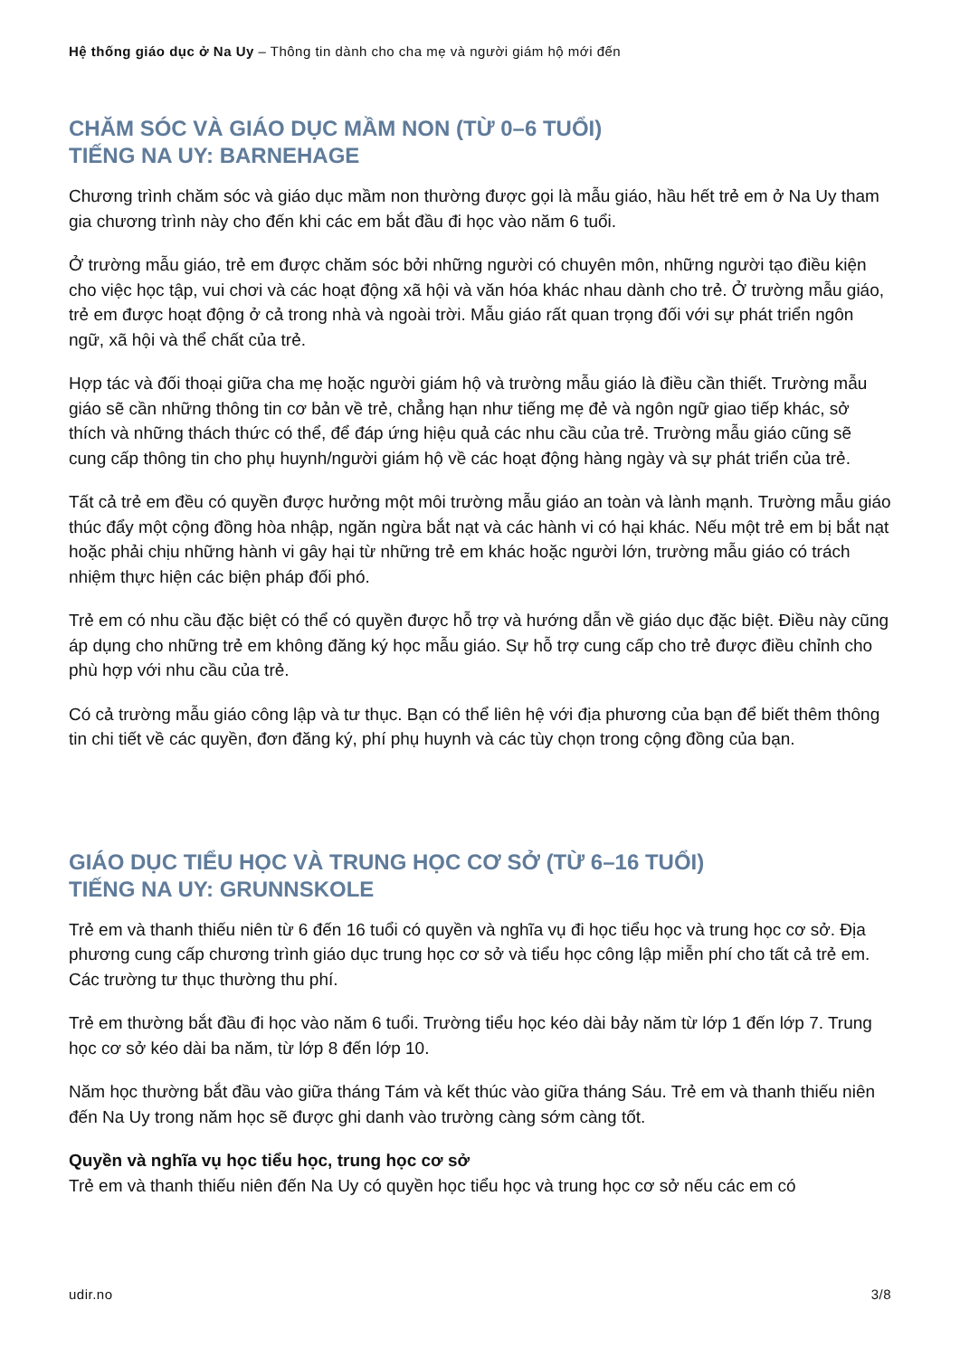Hệ thống giáo dục ở Na Uy – Thông tin dành cho cha mẹ và người giám hộ mới đến
CHĂM SÓC VÀ GIÁO DỤC MẦM NON (TỪ 0–6 TUỔI)
TIẾNG NA UY: BARNEHAGE
Chương trình chăm sóc và giáo dục mầm non thường được gọi là mẫu giáo, hầu hết trẻ em ở Na Uy tham gia chương trình này cho đến khi các em bắt đầu đi học vào năm 6 tuổi.
Ở trường mẫu giáo, trẻ em được chăm sóc bởi những người có chuyên môn, những người tạo điều kiện cho việc học tập, vui chơi và các hoạt động xã hội và văn hóa khác nhau dành cho trẻ. Ở trường mẫu giáo, trẻ em được hoạt động ở cả trong nhà và ngoài trời. Mẫu giáo rất quan trọng đối với sự phát triển ngôn ngữ, xã hội và thể chất của trẻ.
Hợp tác và đối thoại giữa cha mẹ hoặc người giám hộ và trường mẫu giáo là điều cần thiết. Trường mẫu giáo sẽ cần những thông tin cơ bản về trẻ, chẳng hạn như tiếng mẹ đẻ và ngôn ngữ giao tiếp khác, sở thích và những thách thức có thể, để đáp ứng hiệu quả các nhu cầu của trẻ. Trường mẫu giáo cũng sẽ cung cấp thông tin cho phụ huynh/người giám hộ về các hoạt động hàng ngày và sự phát triển của trẻ.
Tất cả trẻ em đều có quyền được hưởng một môi trường mẫu giáo an toàn và lành mạnh. Trường mẫu giáo thúc đẩy một cộng đồng hòa nhập, ngăn ngừa bắt nạt và các hành vi có hại khác. Nếu một trẻ em bị bắt nạt hoặc phải chịu những hành vi gây hại từ những trẻ em khác hoặc người lớn, trường mẫu giáo có trách nhiệm thực hiện các biện pháp đối phó.
Trẻ em có nhu cầu đặc biệt có thể có quyền được hỗ trợ và hướng dẫn về giáo dục đặc biệt. Điều này cũng áp dụng cho những trẻ em không đăng ký học mẫu giáo. Sự hỗ trợ cung cấp cho trẻ được điều chỉnh cho phù hợp với nhu cầu của trẻ.
Có cả trường mẫu giáo công lập và tư thục. Bạn có thể liên hệ với địa phương của bạn để biết thêm thông tin chi tiết về các quyền, đơn đăng ký, phí phụ huynh và các tùy chọn trong cộng đồng của bạn.
GIÁO DỤC TIỂU HỌC VÀ TRUNG HỌC CƠ SỞ (TỪ 6–16 TUỔI)
TIẾNG NA UY: GRUNNSKOLE
Trẻ em và thanh thiếu niên từ 6 đến 16 tuổi có quyền và nghĩa vụ đi học tiểu học và trung học cơ sở. Địa phương cung cấp chương trình giáo dục trung học cơ sở và tiểu học công lập miễn phí cho tất cả trẻ em. Các trường tư thục thường thu phí.
Trẻ em thường bắt đầu đi học vào năm 6 tuổi. Trường tiểu học kéo dài bảy năm từ lớp 1 đến lớp 7. Trung học cơ sở kéo dài ba năm, từ lớp 8 đến lớp 10.
Năm học thường bắt đầu vào giữa tháng Tám và kết thúc vào giữa tháng Sáu. Trẻ em và thanh thiếu niên đến Na Uy trong năm học sẽ được ghi danh vào trường càng sớm càng tốt.
Quyền và nghĩa vụ học tiểu học, trung học cơ sở
Trẻ em và thanh thiếu niên đến Na Uy có quyền học tiểu học và trung học cơ sở nếu các em có
udir.no 3/8